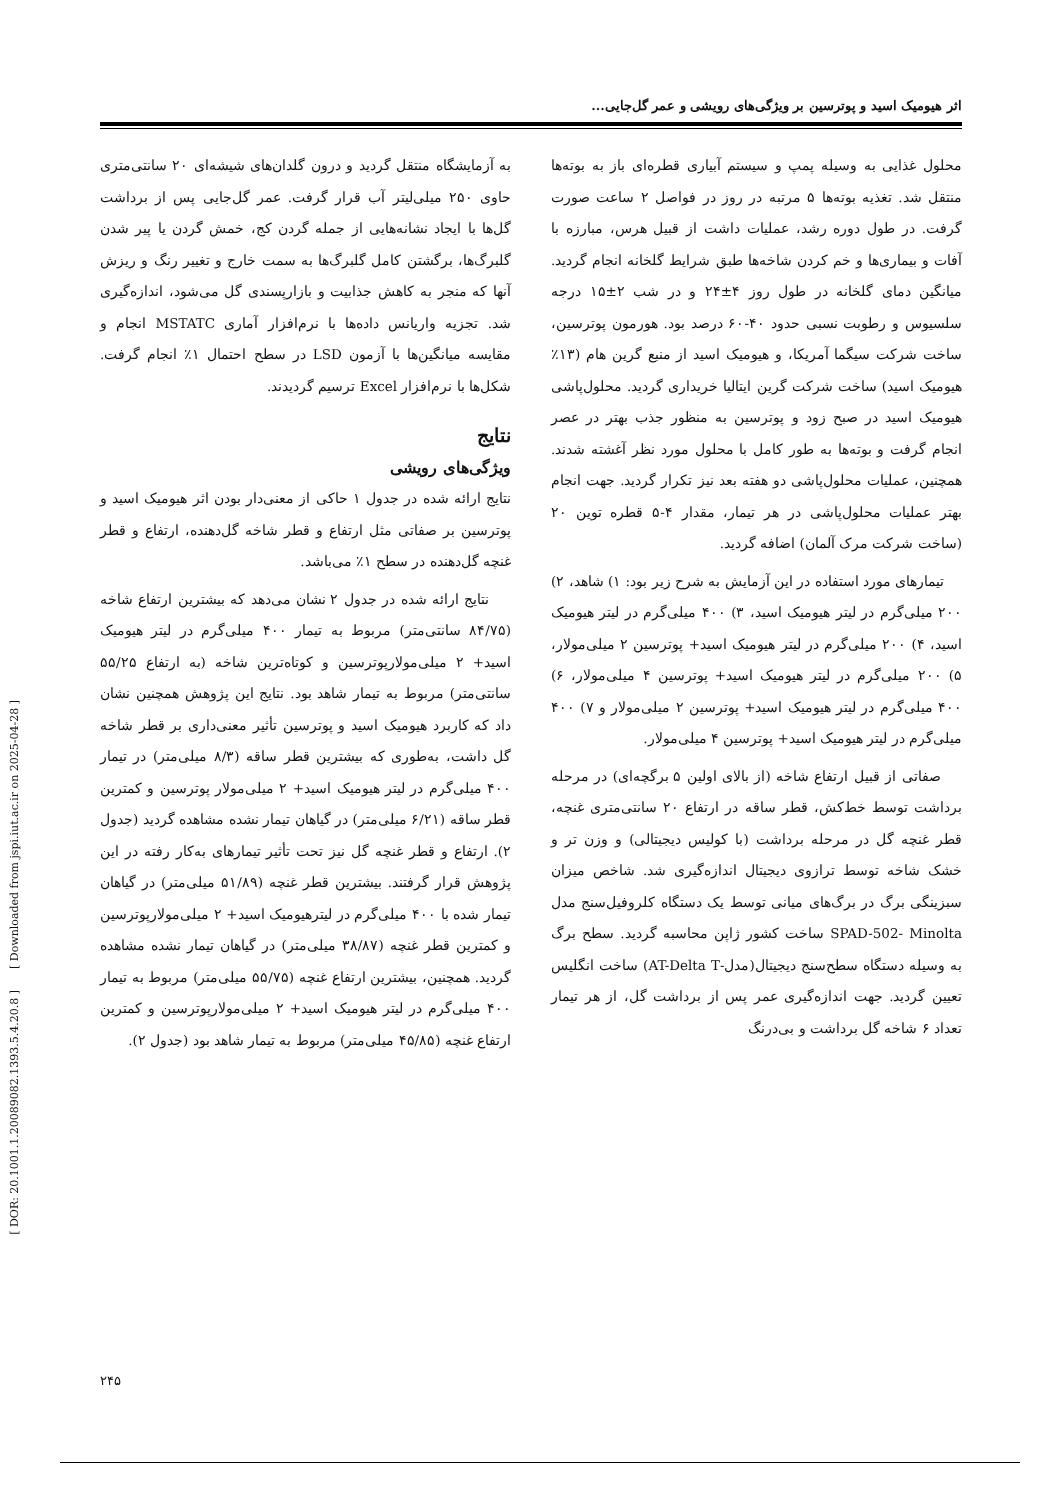[ DOR: 20.1001.1.20089082.1393.5.4.20.8 ] [ Downloaded from jspi.iut.ac.ir on 2025-04-28 ]
اثر هیومیک اسید و پوترسین بر ویژگی‌های رویشی و عمر گل‌جایی...
محلول غذایی به وسیله پمپ و سیستم آبیاری قطره‌ای باز به بوته‌ها منتقل شد. تغذیه بوته‌ها ۵ مرتبه در روز در فواصل ۲ ساعت صورت گرفت. در طول دوره رشد، عملیات داشت از قبیل هرس، مبارزه با آفات و بیماری‌ها و خم کردن شاخه‌ها طبق شرایط گلخانه انجام گردید. میانگین دمای گلخانه در طول روز ۴±۲۴ و در شب ۲±۱۵ درجه سلسیوس و رطوبت نسبی حدود ۴۰-۶۰ درصد بود. هورمون پوترسین، ساخت شرکت سیگما آمریکا، و هیومیک اسید از منبع گرین هام (۱۳٪ هیومیک اسید) ساخت شرکت گرین ایتالیا خریداری گردید. محلول‌پاشی هیومیک اسید در صبح زود و پوترسین به منظور جذب بهتر در عصر انجام گرفت و بوته‌ها به طور کامل با محلول مورد نظر آغشته شدند. همچنین، عملیات محلول‌پاشی دو هفته بعد نیز تکرار گردید. جهت انجام بهتر عملیات محلول‌پاشی در هر تیمار، مقدار ۴-۵ قطره توین ۲۰ (ساخت شرکت مرک آلمان) اضافه گردید.
تیمارهای مورد استفاده در این آزمایش به شرح زیر بود: ۱) شاهد، ۲) ۲۰۰ میلی‌گرم در لیتر هیومیک اسید، ۳) ۴۰۰ میلی‌گرم در لیتر هیومیک اسید، ۴) ۲۰۰ میلی‌گرم در لیتر هیومیک اسید+ پوترسین ۲ میلی‌مولار، ۵) ۲۰۰ میلی‌گرم در لیتر هیومیک اسید+ پوترسین ۴ میلی‌مولار، ۶) ۴۰۰ میلی‌گرم در لیتر هیومیک اسید+ پوترسین ۲ میلی‌مولار و ۷) ۴۰۰ میلی‌گرم در لیتر هیومیک اسید+ پوترسین ۴ میلی‌مولار.
صفاتی از قبیل ارتفاع شاخه (از بالای اولین ۵ برگچه‌ای) در مرحله برداشت توسط خط‌کش، قطر ساقه در ارتفاع ۲۰ سانتی‌متری غنچه، قطر غنچه گل در مرحله برداشت (با کولیس دیجیتالی) و وزن تر و خشک شاخه توسط ترازوی دیجیتال اندازه‌گیری شد. شاخص میزان سبزینگی برگ در برگ‌های میانی توسط یک دستگاه کلروفیل‌سنج مدل SPAD-502- Minolta ساخت کشور ژاپن محاسبه گردید. سطح برگ به وسیله دستگاه سطح‌سنج دیجیتال(مدل-AT-Delta T) ساخت انگلیس تعیین گردید. جهت اندازه‌گیری عمر پس از برداشت گل، از هر تیمار تعداد ۶ شاخه گل برداشت و بی‌درنگ
به آزمایشگاه منتقل گردید و درون گلدان‌های شیشه‌ای ۲۰ سانتی‌متری حاوی ۲۵۰ میلی‌لیتر آب قرار گرفت. عمر گل‌جایی پس از برداشت گل‌ها با ایجاد نشانه‌هایی از جمله گردن کج، خمش گردن یا پیر شدن گلبرگ‌ها، برگشتن کامل گلبرگ‌ها به سمت خارج و تغییر رنگ و ریزش آنها که منجر به کاهش جذابیت و بازارپسندی گل می‌شود، اندازه‌گیری شد. تجزیه واریانس داده‌ها با نرم‌افزار آماری MSTATC انجام و مقایسه میانگین‌ها با آزمون LSD در سطح احتمال ۱٪ انجام گرفت. شکل‌ها با نرم‌افزار Excel ترسیم گردیدند.
نتایج
ویژگی‌های رویشی
نتایج ارائه شده در جدول ۱ حاکی از معنی‌دار بودن اثر هیومیک اسید و پوترسین بر صفاتی مثل ارتفاع و قطر شاخه گل‌دهنده، ارتفاع و قطر غنچه گل‌دهنده در سطح ۱٪ می‌باشد.
نتایج ارائه شده در جدول ۲ نشان می‌دهد که بیشترین ارتفاع شاخه (۸۴/۷۵ سانتی‌متر) مربوط به تیمار ۴۰۰ میلی‌گرم در لیتر هیومیک اسید+ ۲ میلی‌مولارپوترسین و کوتاه‌ترین شاخه (به ارتفاع ۵۵/۲۵ سانتی‌متر) مربوط به تیمار شاهد بود. نتایج این پژوهش همچنین نشان داد که کاربرد هیومیک اسید و پوترسین تأثیر معنی‌داری بر قطر شاخه گل داشت، به‌طوری که بیشترین قطر ساقه (۸/۳ میلی‌متر) در تیمار ۴۰۰ میلی‌گرم در لیتر هیومیک اسید+ ۲ میلی‌مولار پوترسین و کمترین قطر ساقه (۶/۲۱ میلی‌متر) در گیاهان تیمار نشده مشاهده گردید (جدول ۲). ارتفاع و قطر غنچه گل نیز تحت تأثیر تیمارهای به‌کار رفته در این پژوهش قرار گرفتند. بیشترین قطر غنچه (۵۱/۸۹ میلی‌متر) در گیاهان تیمار شده با ۴۰۰ میلی‌گرم در لیترهیومیک اسید+ ۲ میلی‌مولارپوترسین و کمترین قطر غنچه (۳۸/۸۷ میلی‌متر) در گیاهان تیمار نشده مشاهده گردید. همچنین، بیشترین ارتفاع غنچه (۵۵/۷۵ میلی‌متر) مربوط به تیمار ۴۰۰ میلی‌گرم در لیتر هیومیک اسید+ ۲ میلی‌مولارپوترسین و کمترین ارتفاع غنچه (۴۵/۸۵ میلی‌متر) مربوط به تیمار شاهد بود (جدول ۲).
۲۴۵